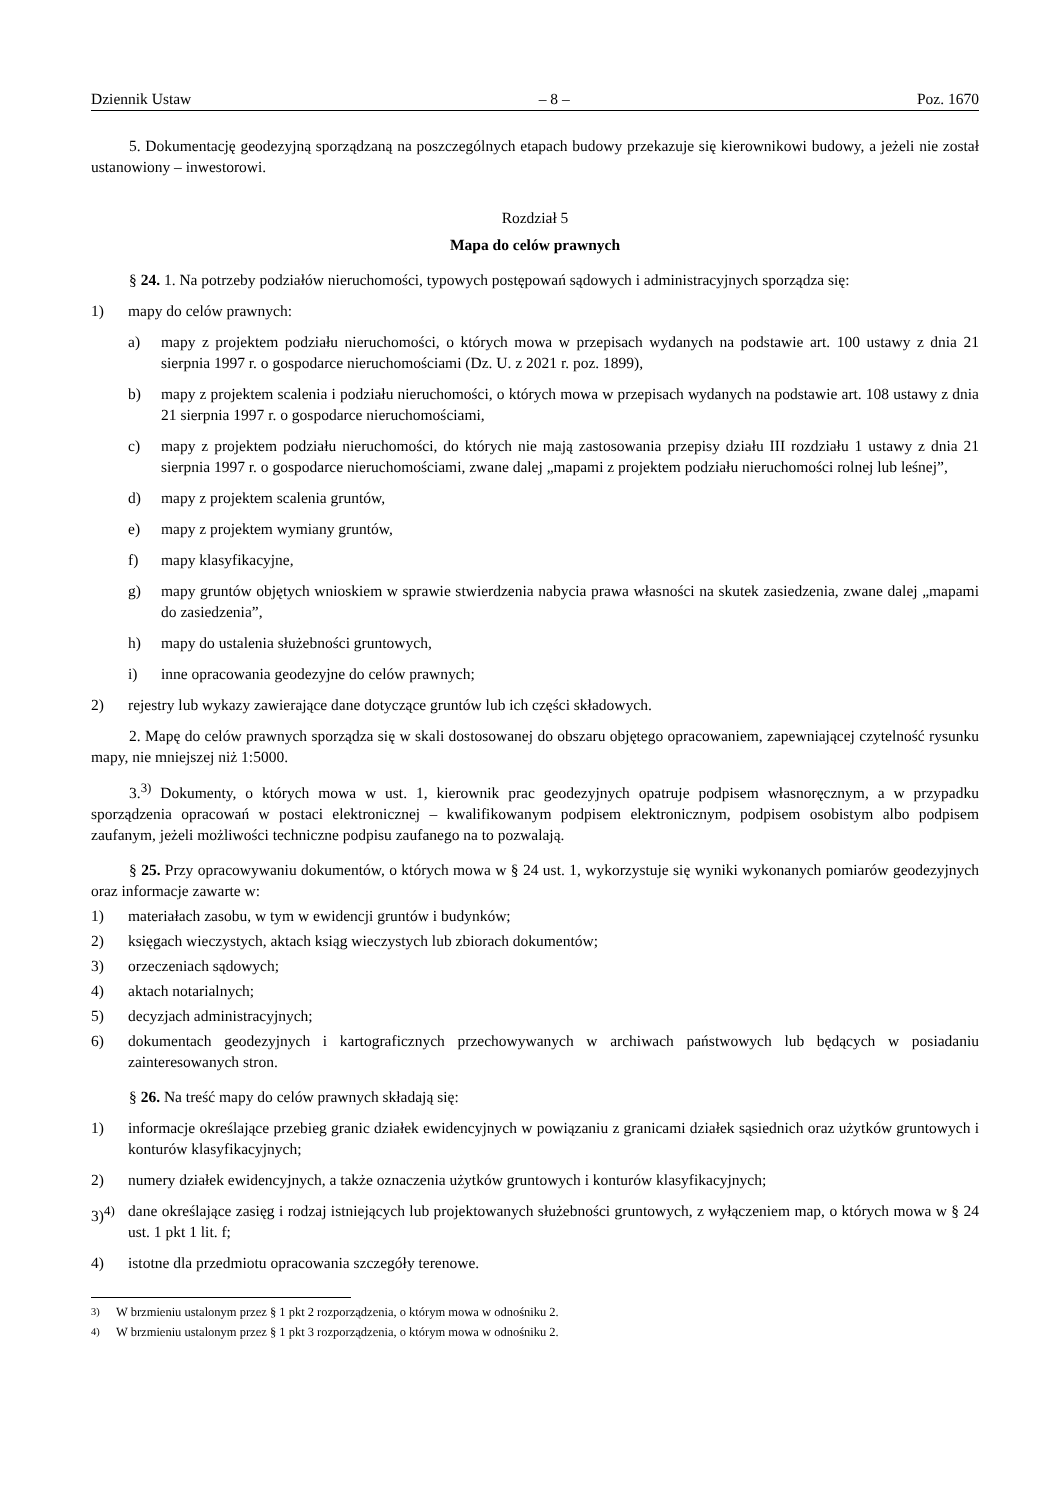Dziennik Ustaw – 8 – Poz. 1670
5. Dokumentację geodezyjną sporządzaną na poszczególnych etapach budowy przekazuje się kierownikowi budowy, a jeżeli nie został ustanowiony – inwestorowi.
Rozdział 5
Mapa do celów prawnych
§ 24. 1. Na potrzeby podziałów nieruchomości, typowych postępowań sądowych i administracyjnych sporządza się:
1) mapy do celów prawnych:
a) mapy z projektem podziału nieruchomości, o których mowa w przepisach wydanych na podstawie art. 100 ustawy z dnia 21 sierpnia 1997 r. o gospodarce nieruchomościami (Dz. U. z 2021 r. poz. 1899),
b) mapy z projektem scalenia i podziału nieruchomości, o których mowa w przepisach wydanych na podstawie art. 108 ustawy z dnia 21 sierpnia 1997 r. o gospodarce nieruchomościami,
c) mapy z projektem podziału nieruchomości, do których nie mają zastosowania przepisy działu III rozdziału 1 ustawy z dnia 21 sierpnia 1997 r. o gospodarce nieruchomościami, zwane dalej „mapami z projektem podziału nieruchomości rolnej lub leśnej”,
d) mapy z projektem scalenia gruntów,
e) mapy z projektem wymiany gruntów,
f) mapy klasyfikacyjne,
g) mapy gruntów objętych wnioskiem w sprawie stwierdzenia nabycia prawa własności na skutek zasiedzenia, zwane dalej „mapami do zasiedzenia”,
h) mapy do ustalenia służebności gruntowych,
i) inne opracowania geodezyjne do celów prawnych;
2) rejestry lub wykazy zawierające dane dotyczące gruntów lub ich części składowych.
2. Mapę do celów prawnych sporządza się w skali dostosowanej do obszaru objętego opracowaniem, zapewniającej czytelność rysunku mapy, nie mniejszej niż 1:5000.
3.<sup>3)</sup> Dokumenty, o których mowa w ust. 1, kierownik prac geodezyjnych opatruje podpisem własnoręcznym, a w przypadku sporządzenia opracowań w postaci elektronicznej – kwalifikowanym podpisem elektronicznym, podpisem osobistym albo podpisem zaufanym, jeżeli możliwości techniczne podpisu zaufanego na to pozwalają.
§ 25. Przy opracowywaniu dokumentów, o których mowa w § 24 ust. 1, wykorzystuje się wyniki wykonanych pomiarów geodezyjnych oraz informacje zawarte w:
1) materiałach zasobu, w tym w ewidencji gruntów i budynków;
2) księgach wieczystych, aktach ksiąg wieczystych lub zbiorach dokumentów;
3) orzeczeniach sądowych;
4) aktach notarialnych;
5) decyzjach administracyjnych;
6) dokumentach geodezyjnych i kartograficznych przechowywanych w archiwach państwowych lub będących w posiadaniu zainteresowanych stron.
§ 26. Na treść mapy do celów prawnych składają się:
1) informacje określające przebieg granic działek ewidencyjnych w powiązaniu z granicami działek sąsiednich oraz użytków gruntowych i konturów klasyfikacyjnych;
2) numery działek ewidencyjnych, a także oznaczenia użytków gruntowych i konturów klasyfikacyjnych;
3)<sup>4)</sup> dane określające zasięg i rodzaj istniejących lub projektowanych służebności gruntowych, z wyłączeniem map, o których mowa w § 24 ust. 1 pkt 1 lit. f;
4) istotne dla przedmiotu opracowania szczegóły terenowe.
<sup>3)</sup> W brzmieniu ustalonym przez § 1 pkt 2 rozporządzenia, o którym mowa w odnośniku 2.
<sup>4)</sup> W brzmieniu ustalonym przez § 1 pkt 3 rozporządzenia, o którym mowa w odnośniku 2.